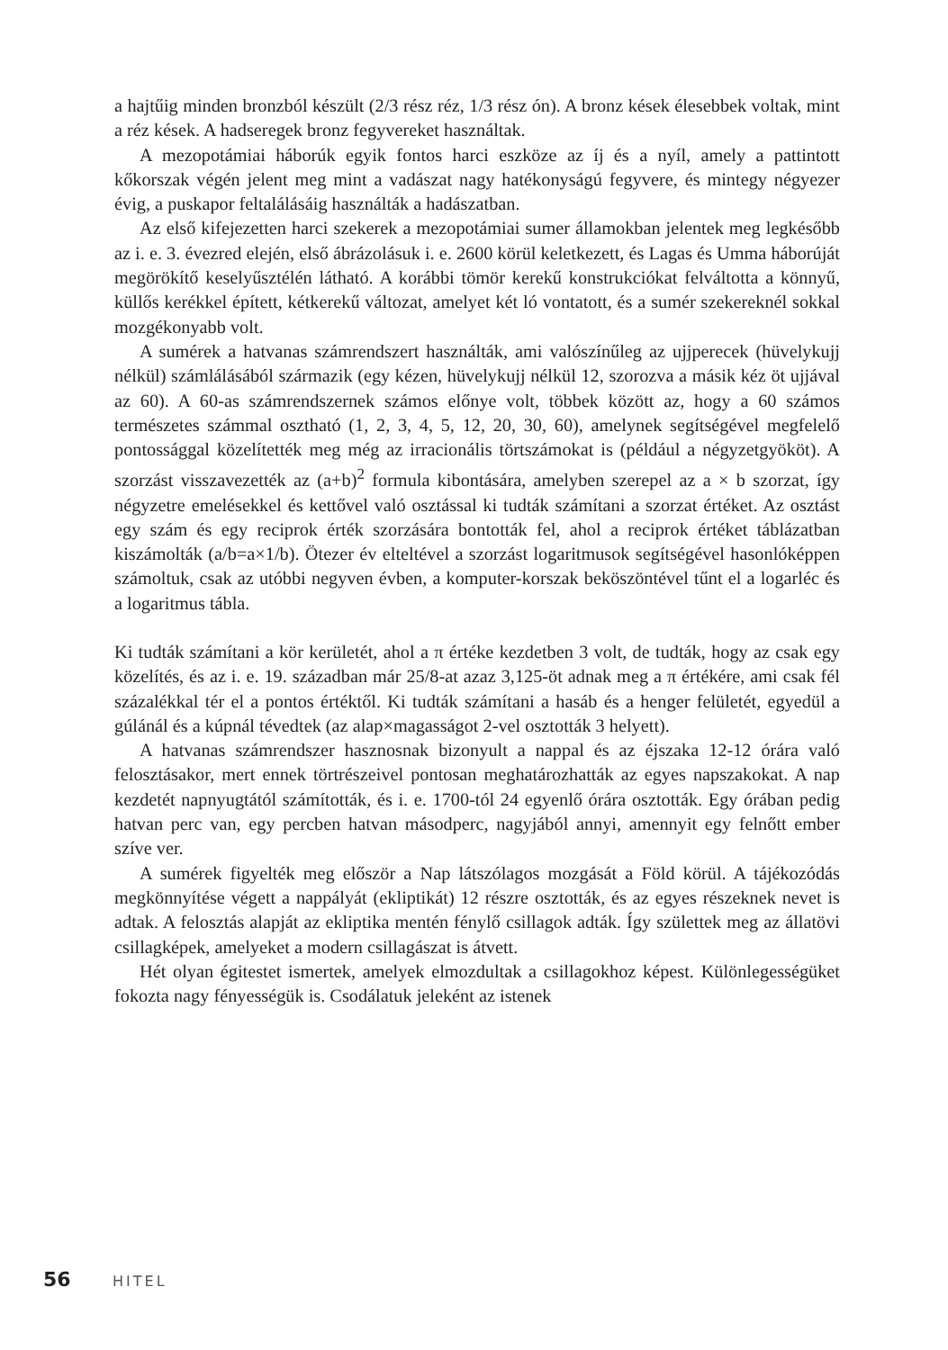a hajtűig minden bronzból készült (2/3 rész réz, 1/3 rész ón). A bronz kések élesebbek voltak, mint a réz kések. A hadseregek bronz fegyvereket használtak.
A mezopotámiai háborúk egyik fontos harci eszköze az íj és a nyíl, amely a pattintott kőkorszak végén jelent meg mint a vadászat nagy hatékonyságú fegyvere, és mintegy négyezer évig, a puskapor feltalálásáig használták a hadászatban.
Az első kifejezetten harci szekerek a mezopotámiai sumer államokban jelentek meg legkésőbb az i. e. 3. évezred elején, első ábrázolásuk i. e. 2600 körül keletkezett, és Lagas és Umma háborúját megörökítő keselyűsztélén látható. A korábbi tömör kerekű konstrukciókat felváltotta a könnyű, küllős kerékkel épített, kétkerekű változat, amelyet két ló vontatott, és a sumér szekereknél sokkal mozgékonyabb volt.
A sumérek a hatvanas számrendszert használták, ami valószínűleg az ujjperecek (hüvelykujj nélkül) számlálásából származik (egy kézen, hüvelykujj nélkül 12, szorozva a másik kéz öt ujjával az 60). A 60-as számrendszernek számos előnye volt, többek között az, hogy a 60 számos természetes számmal osztható (1, 2, 3, 4, 5, 12, 20, 30, 60), amelynek segítségével megfelelő pontossággal közelítették meg még az irracionális törtszámokat is (például a négyzetgyököt). A szorzást visszavezették az (a+b)<sup>2</sup> formula kibontására, amelyben szerepel az a × b szorzat, így négyzetre emelésekkel és kettővel való osztással ki tudták számítani a szorzat értéket. Az osztást egy szám és egy reciprok érték szorzására bontották fel, ahol a reciprok értéket táblázatban kiszámolták (a/b=a×1/b). Ötezer év elteltével a szorzást logaritmusok segítségével hasonlóképpen számoltuk, csak az utóbbi negyven évben, a komputer-korszak beköszöntével tűnt el a logarléc és a logaritmus tábla.
Ki tudták számítani a kör kerületét, ahol a π értéke kezdetben 3 volt, de tudták, hogy az csak egy közelítés, és az i. e. 19. században már 25/8-at azaz 3,125-öt adnak meg a π értékére, ami csak fél százalékkal tér el a pontos értéktől. Ki tudták számítani a hasáb és a henger felületét, egyedül a gúlánál és a kúpnál tévedtek (az alap×magasságot 2-vel osztották 3 helyett).
A hatvanas számrendszer hasznosnak bizonyult a nappal és az éjszaka 12-12 órára való felosztásakor, mert ennek törtrészeivel pontosan meghatározhatták az egyes napszakokat. A nap kezdetét napnyugtától számították, és i. e. 1700-tól 24 egyenlő órára osztották. Egy órában pedig hatvan perc van, egy percben hatvan másodperc, nagyjából annyi, amennyit egy felnőtt ember szíve ver.
A sumérek figyelték meg először a Nap látszólagos mozgását a Föld körül. A tájékozódás megkönnyítése végett a nappályát (ekliptikát) 12 részre osztották, és az egyes részeknek nevet is adtak. A felosztás alapját az ekliptika mentén fénylő csillagok adták. Így születtek meg az állatövi csillagképek, amelyeket a modern csillagászat is átvett.
Hét olyan égitestet ismertek, amelyek elmozdultak a csillagokhoz képest. Különlegességüket fokozta nagy fényességük is. Csodálatuk jeleként az istenek
56 HITEL